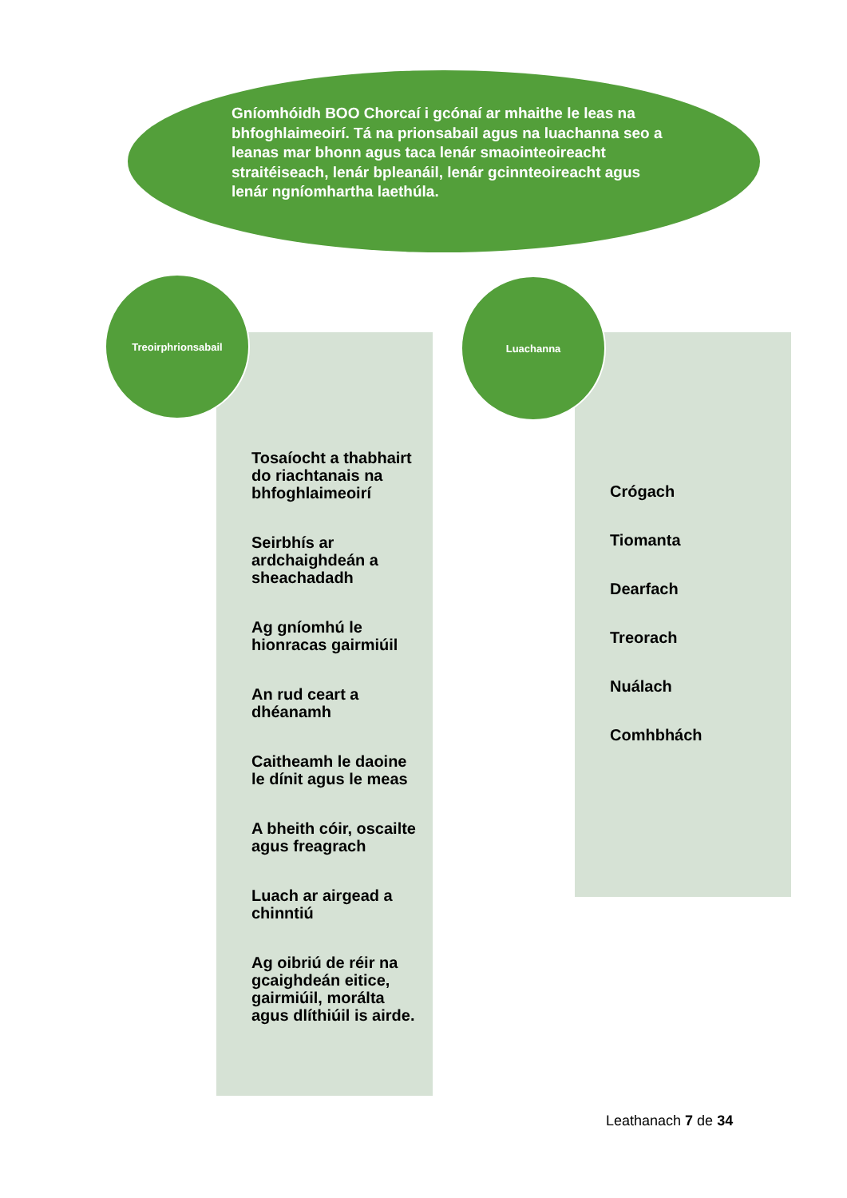Gníomhóidh BOO Chorcaí i gcónaí ar mhaithe le leas na bhfoghlaimeoirí. Tá na prionsabail agus na luachanna seo a leanas mar bhonn agus taca lenár smaointeoireacht straitéiseach, lenár bpleanáil, lenár gcinnteoireacht agus lenár ngníomhartha laethúla.
Treoirphrionsabail Luachanna
Tosaíocht a thabhairt do riachtanais na bhfoghlaimeoirí
Seirbhís ar ardchaighdeán a sheachadadh
Ag gníomhú le hionracas gairmiúil
An rud ceart a dhéanamh
Caitheamh le daoine le dínit agus le meas
A bheith cóir, oscailte agus freagrach
Luach ar airgead a chinntiú
Ag oibriú de réir na gcaighdeán eitice, gairmiúil, morálta agus dlíthiúil is airde.
Crógach
Tiomanta
Dearfach
Treorach
Nuálach
Comhbhách
Leathanach 7 de 34